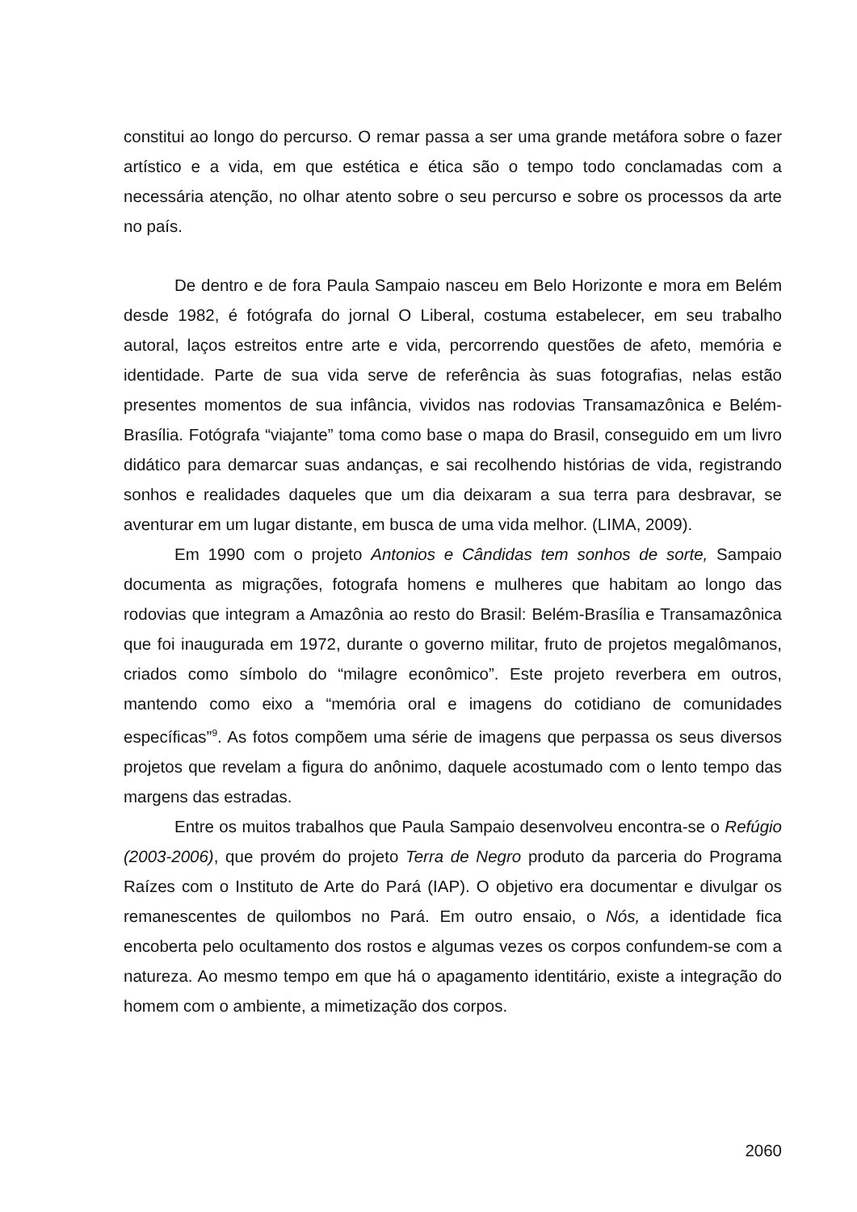constitui ao longo do percurso. O remar passa a ser uma grande metáfora sobre o fazer artístico e a vida, em que estética e ética são o tempo todo conclamadas com a necessária atenção, no olhar atento sobre o seu percurso e sobre os processos da arte no país.
De dentro e de fora Paula Sampaio nasceu em Belo Horizonte e mora em Belém desde 1982, é fotógrafa do jornal O Liberal, costuma estabelecer, em seu trabalho autoral, laços estreitos entre arte e vida, percorrendo questões de afeto, memória e identidade. Parte de sua vida serve de referência às suas fotografias, nelas estão presentes momentos de sua infância, vividos nas rodovias Transamazônica e Belém-Brasília. Fotógrafa “viajante” toma como base o mapa do Brasil, conseguido em um livro didático para demarcar suas andanças, e sai recolhendo histórias de vida, registrando sonhos e realidades daqueles que um dia deixaram a sua terra para desbravar, se aventurar em um lugar distante, em busca de uma vida melhor. (LIMA, 2009).
Em 1990 com o projeto Antonios e Cândidas tem sonhos de sorte, Sampaio documenta as migrações, fotografa homens e mulheres que habitam ao longo das rodovias que integram a Amazônia ao resto do Brasil: Belém-Brasília e Transamazônica que foi inaugurada em 1972, durante o governo militar, fruto de projetos megalômanos, criados como símbolo do “milagre econômico”. Este projeto reverbera em outros, mantendo como eixo a “memória oral e imagens do cotidiano de comunidades específicas”<sup>9</sup>. As fotos compõem uma série de imagens que perpassa os seus diversos projetos que revelam a figura do anônimo, daquele acostumado com o lento tempo das margens das estradas.
Entre os muitos trabalhos que Paula Sampaio desenvolveu encontra-se o Refúgio (2003-2006), que provém do projeto Terra de Negro produto da parceria do Programa Raízes com o Instituto de Arte do Pará (IAP). O objetivo era documentar e divulgar os remanescentes de quilombos no Pará. Em outro ensaio, o Nós, a identidade fica encoberta pelo ocultamento dos rostos e algumas vezes os corpos confundem-se com a natureza. Ao mesmo tempo em que há o apagamento identitário, existe a integração do homem com o ambiente, a mimetização dos corpos.
2060